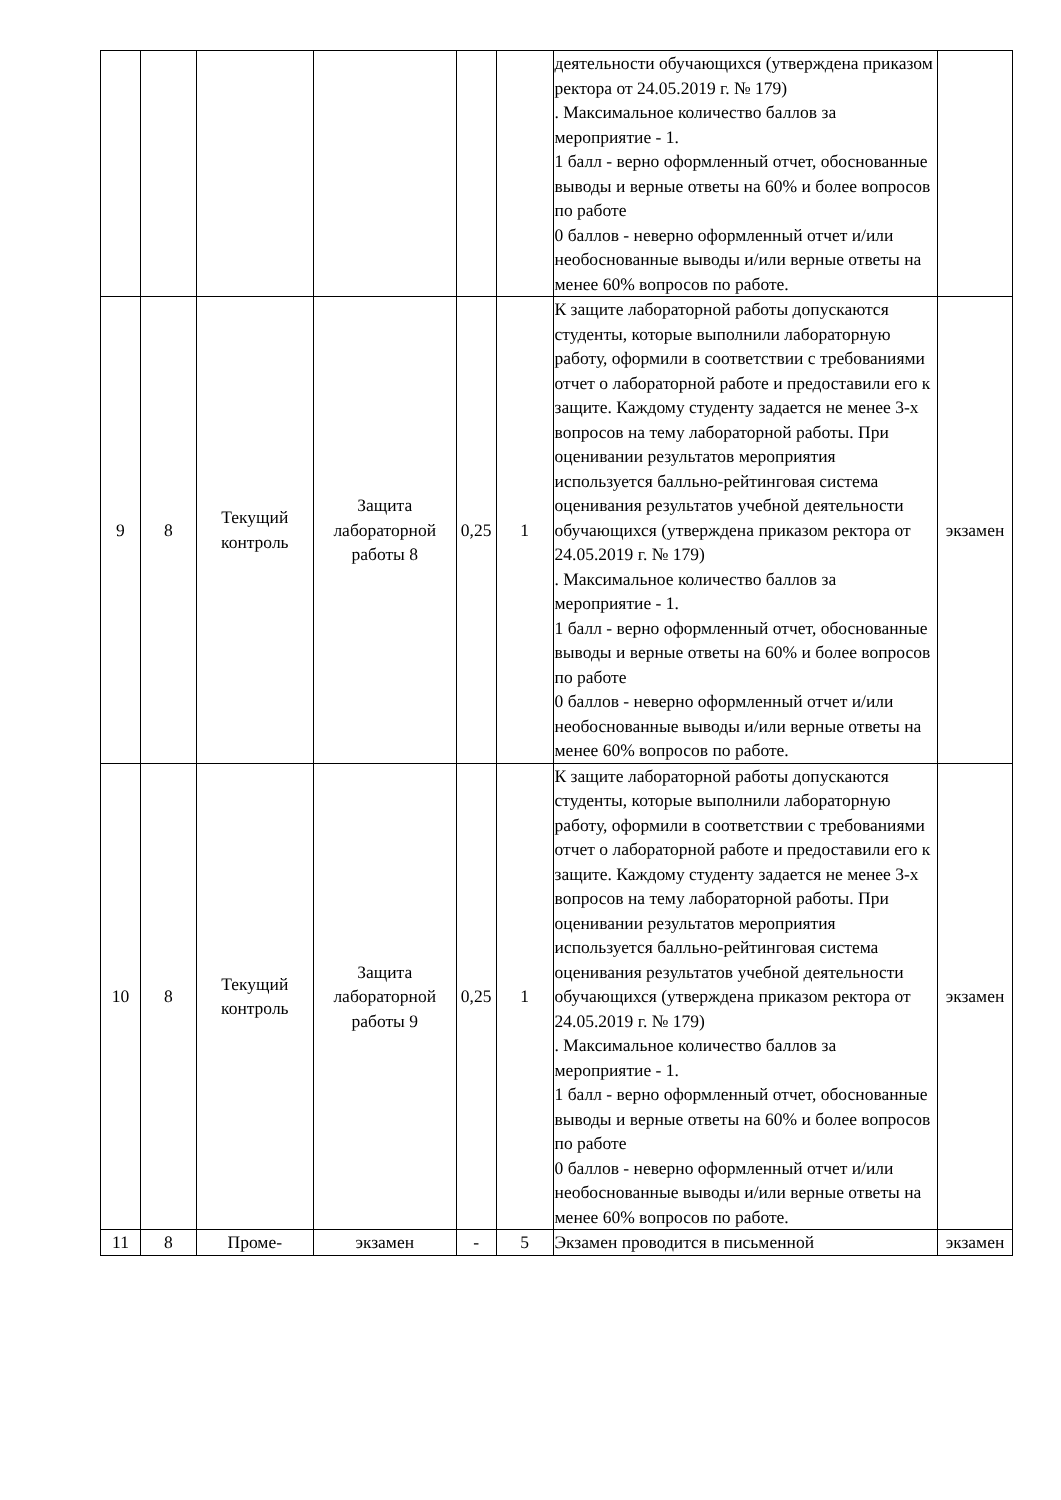| | | | | | | деятельности обучающихся (утверждена приказом ректора от 24.05.2019 г. № 179) . Максимальное количество баллов за мероприятие - 1. 1 балл - верно оформленный отчет, обоснованные выводы и верные ответы на 60% и более вопросов по работе 0 баллов - неверно оформленный отчет и/или необоснованные выводы и/или верные ответы на менее 60% вопросов по работе. | |
| 9 | 8 | Текущий контроль | Защита лабораторной работы 8 | 0,25 | 1 | К защите лабораторной работы допускаются студенты, которые выполнили лабораторную работу, оформили в соответствии с требованиями отчет о лабораторной работе и предоставили его к защите. Каждому студенту задается не менее 3-х вопросов на тему лабораторной работы. При оценивании результатов мероприятия используется балльно-рейтинговая система оценивания результатов учебной деятельности обучающихся (утверждена приказом ректора от 24.05.2019 г. № 179) . Максимальное количество баллов за мероприятие - 1. 1 балл - верно оформленный отчет, обоснованные выводы и верные ответы на 60% и более вопросов по работе 0 баллов - неверно оформленный отчет и/или необоснованные выводы и/или верные ответы на менее 60% вопросов по работе. | экзамен |
| 10 | 8 | Текущий контроль | Защита лабораторной работы 9 | 0,25 | 1 | К защите лабораторной работы допускаются студенты, которые выполнили лабораторную работу, оформили в соответствии с требованиями отчет о лабораторной работе и предоставили его к защите. Каждому студенту задается не менее 3-х вопросов на тему лабораторной работы. При оценивании результатов мероприятия используется балльно-рейтинговая система оценивания результатов учебной деятельности обучающихся (утверждена приказом ректора от 24.05.2019 г. № 179) . Максимальное количество баллов за мероприятие - 1. 1 балл - верно оформленный отчет, обоснованные выводы и верные ответы на 60% и более вопросов по работе 0 баллов - неверно оформленный отчет и/или необоснованные выводы и/или верные ответы на менее 60% вопросов по работе. | экзамен |
| 11 | 8 | Проме- | экзамен | - | 5 | Экзамен проводится в письменной | экзамен |